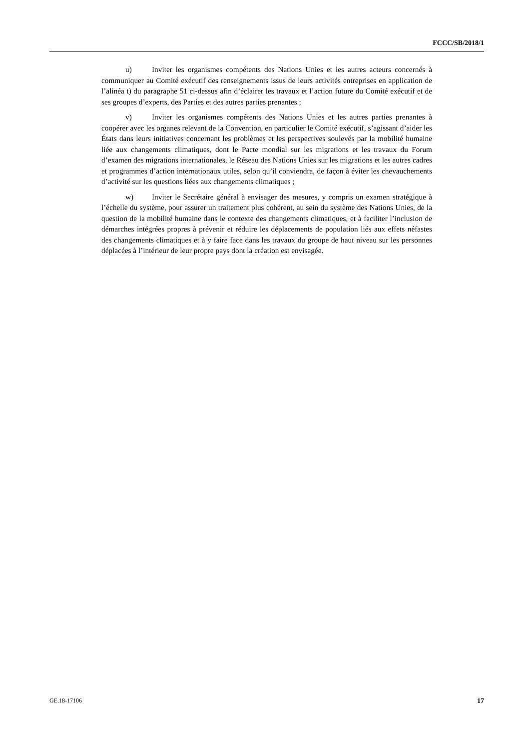FCCC/SB/2018/1
u) Inviter les organismes compétents des Nations Unies et les autres acteurs concernés à communiquer au Comité exécutif des renseignements issus de leurs activités entreprises en application de l’alinéa t) du paragraphe 51 ci-dessus afin d’éclairer les travaux et l’action future du Comité exécutif et de ses groupes d’experts, des Parties et des autres parties prenantes ;
v) Inviter les organismes compétents des Nations Unies et les autres parties prenantes à coopérer avec les organes relevant de la Convention, en particulier le Comité exécutif, s’agissant d’aider les États dans leurs initiatives concernant les problèmes et les perspectives soulevés par la mobilité humaine liée aux changements climatiques, dont le Pacte mondial sur les migrations et les travaux du Forum d’examen des migrations internationales, le Réseau des Nations Unies sur les migrations et les autres cadres et programmes d’action internationaux utiles, selon qu’il conviendra, de façon à éviter les chevauchements d’activité sur les questions liées aux changements climatiques ;
w) Inviter le Secrétaire général à envisager des mesures, y compris un examen stratégique à l’échelle du système, pour assurer un traitement plus cohérent, au sein du système des Nations Unies, de la question de la mobilité humaine dans le contexte des changements climatiques, et à faciliter l’inclusion de démarches intégrées propres à prévenir et réduire les déplacements de population liés aux effets néfastes des changements climatiques et à y faire face dans les travaux du groupe de haut niveau sur les personnes déplacées à l’intérieur de leur propre pays dont la création est envisagée.
GE.18-17106 17